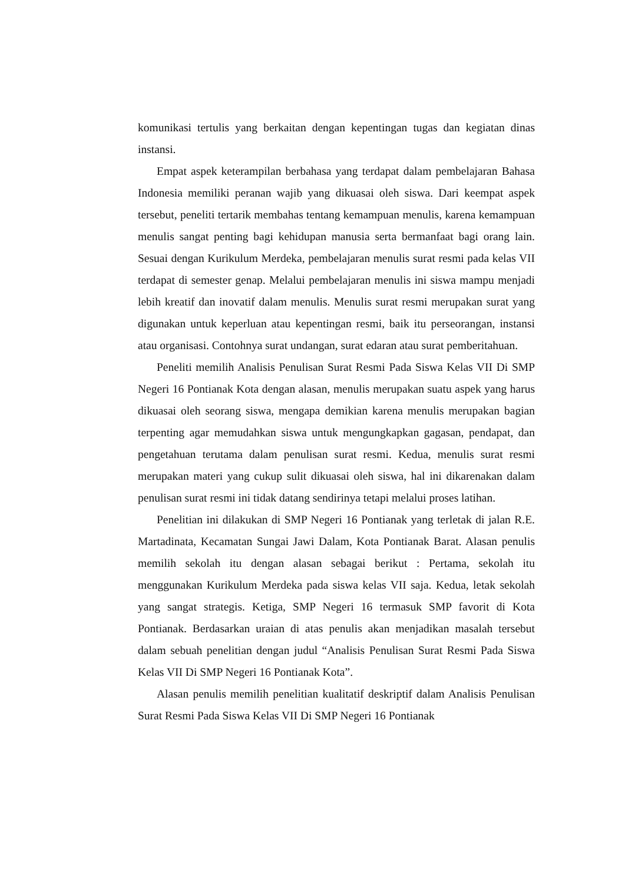komunikasi tertulis yang berkaitan dengan kepentingan tugas dan kegiatan dinas instansi.
Empat aspek keterampilan berbahasa yang terdapat dalam pembelajaran Bahasa Indonesia memiliki peranan wajib yang dikuasai oleh siswa. Dari keempat aspek tersebut, peneliti tertarik membahas tentang kemampuan menulis, karena kemampuan menulis sangat penting bagi kehidupan manusia serta bermanfaat bagi orang lain. Sesuai dengan Kurikulum Merdeka, pembelajaran menulis surat resmi pada kelas VII terdapat di semester genap. Melalui pembelajaran menulis ini siswa mampu menjadi lebih kreatif dan inovatif dalam menulis. Menulis surat resmi merupakan surat yang digunakan untuk keperluan atau kepentingan resmi, baik itu perseorangan, instansi atau organisasi. Contohnya surat undangan, surat edaran atau surat pemberitahuan.
Peneliti memilih Analisis Penulisan Surat Resmi Pada Siswa Kelas VII Di SMP Negeri 16 Pontianak Kota dengan alasan, menulis merupakan suatu aspek yang harus dikuasai oleh seorang siswa, mengapa demikian karena menulis merupakan bagian terpenting agar memudahkan siswa untuk mengungkapkan gagasan, pendapat, dan pengetahuan terutama dalam penulisan surat resmi. Kedua, menulis surat resmi merupakan materi yang cukup sulit dikuasai oleh siswa, hal ini dikarenakan dalam penulisan surat resmi ini tidak datang sendirinya tetapi melalui proses latihan.
Penelitian ini dilakukan di SMP Negeri 16 Pontianak yang terletak di jalan R.E. Martadinata, Kecamatan Sungai Jawi Dalam, Kota Pontianak Barat. Alasan penulis memilih sekolah itu dengan alasan sebagai berikut : Pertama, sekolah itu menggunakan Kurikulum Merdeka pada siswa kelas VII saja. Kedua, letak sekolah yang sangat strategis. Ketiga, SMP Negeri 16 termasuk SMP favorit di Kota Pontianak. Berdasarkan uraian di atas penulis akan menjadikan masalah tersebut dalam sebuah penelitian dengan judul “Analisis Penulisan Surat Resmi Pada Siswa Kelas VII Di SMP Negeri 16 Pontianak Kota”.
Alasan penulis memilih penelitian kualitatif deskriptif dalam Analisis Penulisan Surat Resmi Pada Siswa Kelas VII Di SMP Negeri 16 Pontianak